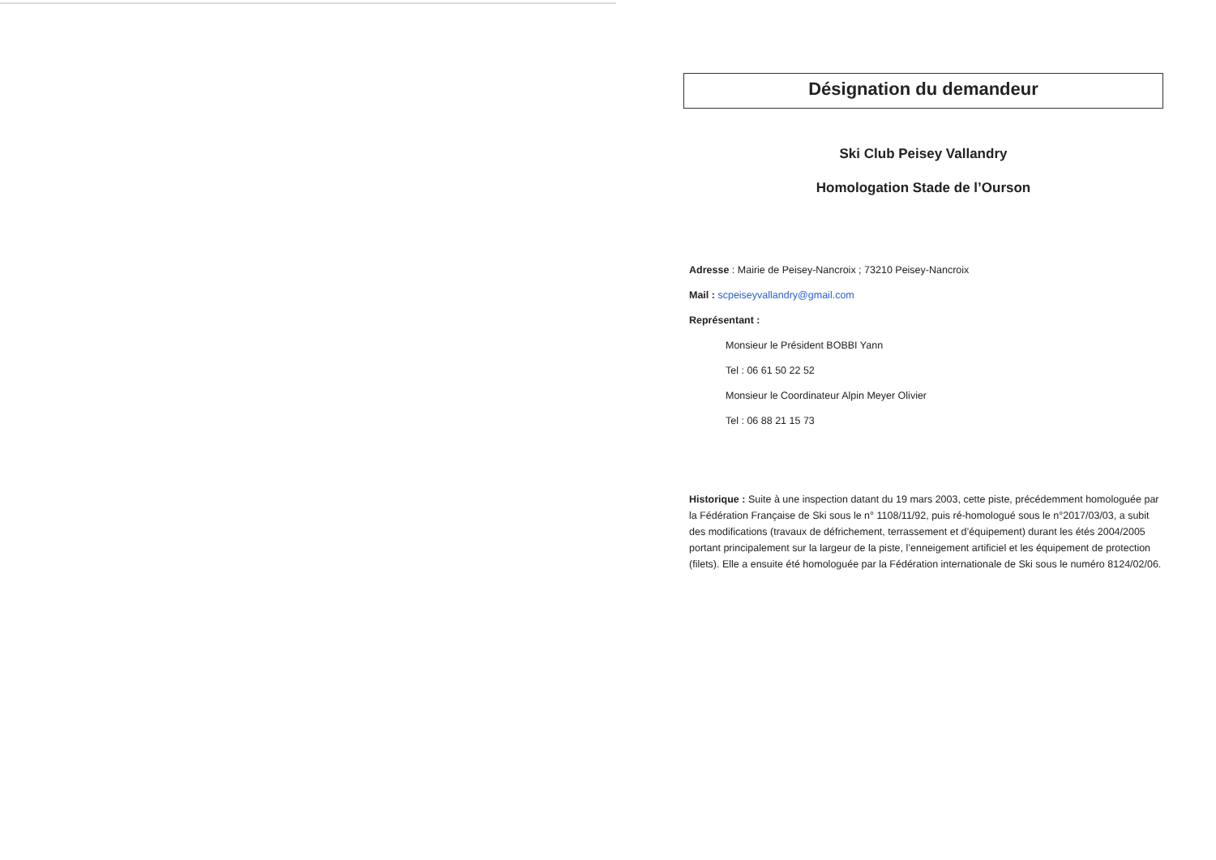Désignation du demandeur
Ski Club Peisey Vallandry
Homologation Stade de l’Ourson
Adresse : Mairie de Peisey-Nancroix ; 73210 Peisey-Nancroix
Mail : scpeiseyvallandry@gmail.com
Représentant :
Monsieur le Président BOBBI Yann
Tel : 06 61 50 22 52
Monsieur le Coordinateur Alpin Meyer Olivier
Tel : 06 88 21 15 73
Historique : Suite à une inspection datant du 19 mars 2003, cette piste, précédemment homologuée par la Fédération Française de Ski sous le n° 1108/11/92, puis ré-homologué sous le n°2017/03/03, a subit des modifications (travaux de défrichement, terrassement et d’équipement) durant les étés 2004/2005 portant principalement sur la largeur de la piste, l’enneigement artificiel et les équipement de protection (filets). Elle a ensuite été homologuée par la Fédération internationale de Ski sous le numéro 8124/02/06.